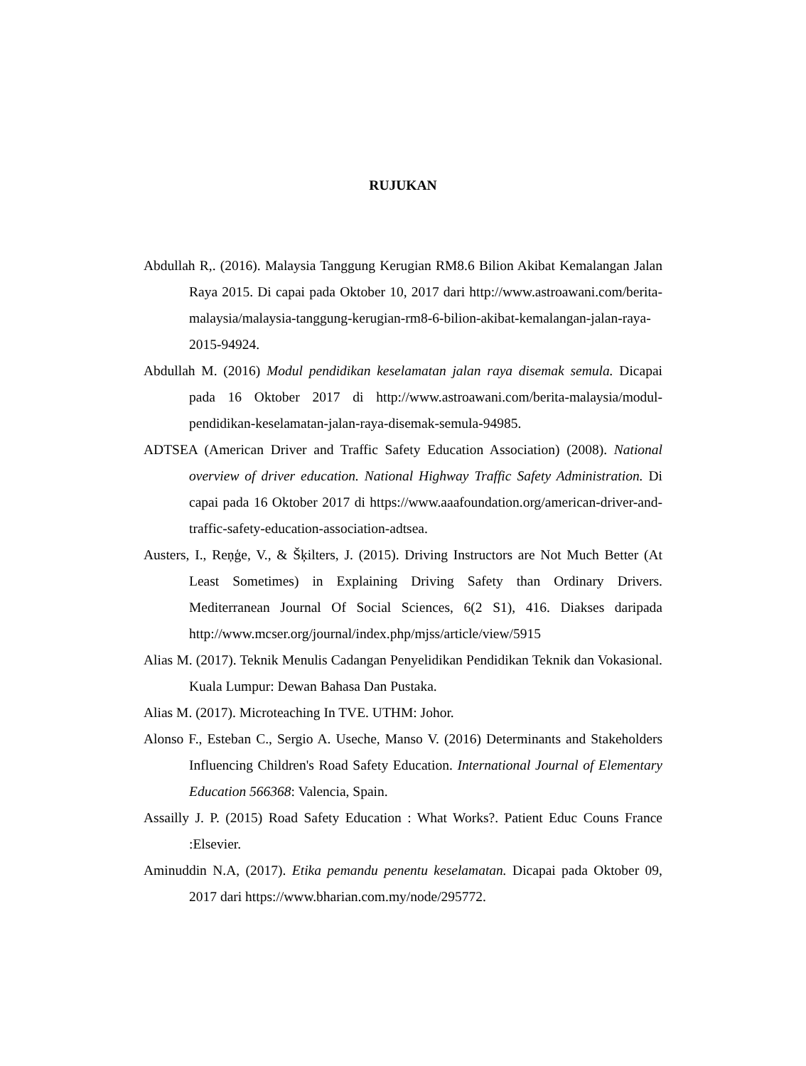RUJUKAN
Abdullah R,. (2016). Malaysia Tanggung Kerugian RM8.6 Bilion Akibat Kemalangan Jalan Raya 2015. Di capai pada Oktober 10, 2017 dari http://www.astroawani.com/berita-malaysia/malaysia-tanggung-kerugian-rm8-6-bilion-akibat-kemalangan-jalan-raya-2015-94924.
Abdullah M. (2016) Modul pendidikan keselamatan jalan raya disemak semula. Dicapai pada 16 Oktober 2017 di http://www.astroawani.com/berita-malaysia/modul-pendidikan-keselamatan-jalan-raya-disemak-semula-94985.
ADTSEA (American Driver and Traffic Safety Education Association) (2008). National overview of driver education. National Highway Traffic Safety Administration. Di capai pada 16 Oktober 2017 di https://www.aaafoundation.org/american-driver-and-traffic-safety-education-association-adtsea.
Austers, I., Reņģe, V., & Šķilters, J. (2015). Driving Instructors are Not Much Better (At Least Sometimes) in Explaining Driving Safety than Ordinary Drivers. Mediterranean Journal Of Social Sciences, 6(2 S1), 416. Diakses daripada http://www.mcser.org/journal/index.php/mjss/article/view/5915
Alias M. (2017). Teknik Menulis Cadangan Penyelidikan Pendidikan Teknik dan Vokasional. Kuala Lumpur: Dewan Bahasa Dan Pustaka.
Alias M. (2017). Microteaching In TVE. UTHM: Johor.
Alonso F., Esteban C., Sergio A. Useche, Manso V. (2016) Determinants and Stakeholders Influencing Children's Road Safety Education. International Journal of Elementary Education 566368: Valencia, Spain.
Assailly J. P. (2015) Road Safety Education : What Works?. Patient Educ Couns France :Elsevier.
Aminuddin N.A, (2017). Etika pemandu penentu keselamatan. Dicapai pada Oktober 09, 2017 dari https://www.bharian.com.my/node/295772.